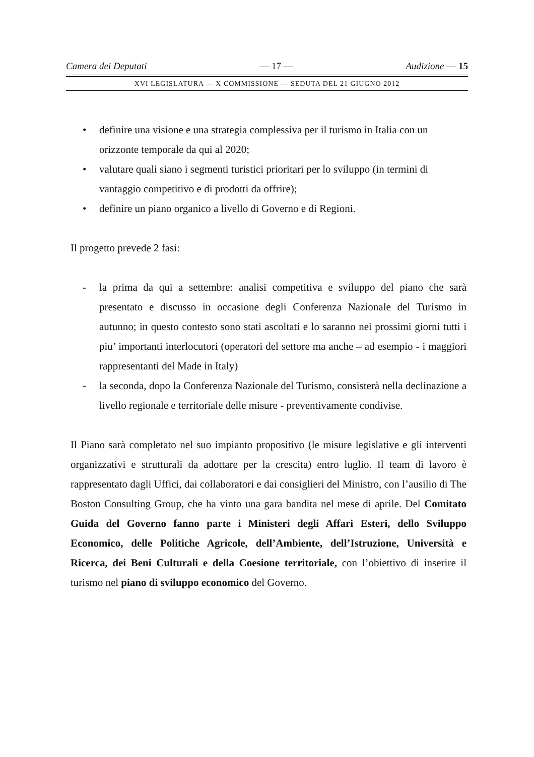Camera dei Deputati — 17 — Audizione — 15
XVI LEGISLATURA — X COMMISSIONE — SEDUTA DEL 21 GIUGNO 2012
• definire una visione e una strategia complessiva per il turismo in Italia con un orizzonte temporale da qui al 2020;
• valutare quali siano i segmenti turistici prioritari per lo sviluppo (in termini di vantaggio competitivo e di prodotti da offrire);
• definire un piano organico a livello di Governo e di Regioni.
Il progetto prevede 2 fasi:
- la prima da qui a settembre: analisi competitiva e sviluppo del piano che sarà presentato e discusso in occasione degli Conferenza Nazionale del Turismo in autunno; in questo contesto sono stati ascoltati e lo saranno nei prossimi giorni tutti i piu’ importanti interlocutori (operatori del settore ma anche – ad esempio - i maggiori rappresentanti del Made in Italy)
- la seconda, dopo la Conferenza Nazionale del Turismo, consisterà nella declinazione a livello regionale e territoriale delle misure - preventivamente condivise.
Il Piano sarà completato nel suo impianto propositivo (le misure legislative e gli interventi organizzativi e strutturali da adottare per la crescita) entro luglio. Il team di lavoro è rappresentato dagli Uffici, dai collaboratori e dai consiglieri del Ministro, con l’ausilio di The Boston Consulting Group, che ha vinto una gara bandita nel mese di aprile. Del Comitato Guida del Governo fanno parte i Ministeri degli Affari Esteri, dello Sviluppo Economico, delle Politiche Agricole, dell’Ambiente, dell’Istruzione, Università e Ricerca, dei Beni Culturali e della Coesione territoriale, con l’obiettivo di inserire il turismo nel piano di sviluppo economico del Governo.